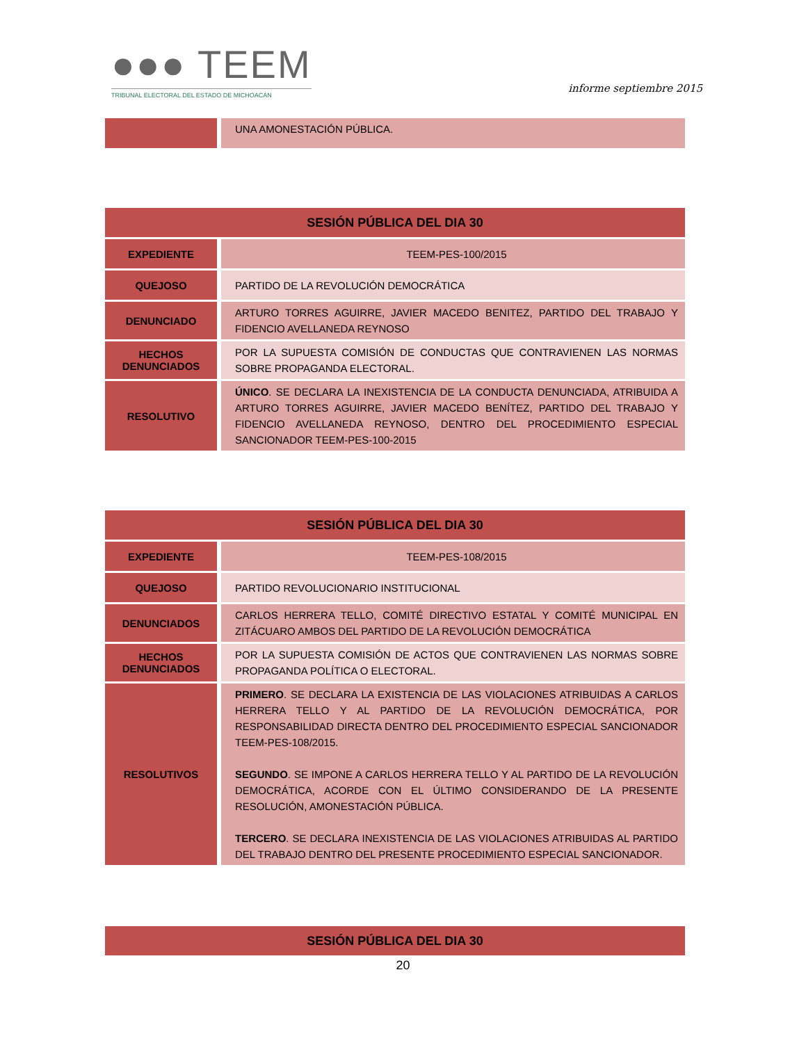●●● TEEM
TRIBUNAL ELECTORAL DEL ESTADO DE MICHOACÁN
informe septiembre 2015
| | UNA AMONESTACIÓN PÚBLICA. |
| SESIÓN PÚBLICA DEL DIA 30 | |
| --- | --- |
| EXPEDIENTE | TEEM-PES-100/2015 |
| QUEJOSO | PARTIDO DE LA REVOLUCIÓN DEMOCRÁTICA |
| DENUNCIADO | ARTURO TORRES AGUIRRE, JAVIER MACEDO BENITEZ, PARTIDO DEL TRABAJO Y FIDENCIO AVELLANEDA REYNOSO |
| HECHOS DENUNCIADOS | POR LA SUPUESTA COMISIÓN DE CONDUCTAS QUE CONTRAVIENEN LAS NORMAS SOBRE PROPAGANDA ELECTORAL. |
| RESOLUTIVO | ÚNICO . SE DECLARA LA INEXISTENCIA DE LA CONDUCTA DENUNCIADA, ATRIBUIDA A ARTURO TORRES AGUIRRE, JAVIER MACEDO BENÍTEZ, PARTIDO DEL TRABAJO Y FIDENCIO AVELLANEDA REYNOSO, DENTRO DEL PROCEDIMIENTO ESPECIAL SANCIONADOR TEEM-PES-100-2015 |
| SESIÓN PÚBLICA DEL DIA 30 | |
| --- | --- |
| EXPEDIENTE | TEEM-PES-108/2015 |
| QUEJOSO | PARTIDO REVOLUCIONARIO INSTITUCIONAL |
| DENUNCIADOS | CARLOS HERRERA TELLO, COMITÉ DIRECTIVO ESTATAL Y COMITÉ MUNICIPAL EN ZITÁCUARO AMBOS DEL PARTIDO DE LA REVOLUCIÓN DEMOCRÁTICA |
| HECHOS DENUNCIADOS | POR LA SUPUESTA COMISIÓN DE ACTOS QUE CONTRAVIENEN LAS NORMAS SOBRE PROPAGANDA POLÍTICA O ELECTORAL. |
| RESOLUTIVOS | PRIMERO . SE DECLARA LA EXISTENCIA DE LAS VIOLACIONES ATRIBUIDAS A CARLOS HERRERA TELLO Y AL PARTIDO DE LA REVOLUCIÓN DEMOCRÁTICA, POR RESPONSABILIDAD DIRECTA DENTRO DEL PROCEDIMIENTO ESPECIAL SANCIONADOR TEEM-PES-108/2015. SEGUNDO . SE IMPONE A CARLOS HERRERA TELLO Y AL PARTIDO DE LA REVOLUCIÓN DEMOCRÁTICA, ACORDE CON EL ÚLTIMO CONSIDERANDO DE LA PRESENTE RESOLUCIÓN, AMONESTACIÓN PÚBLICA. TERCERO . SE DECLARA INEXISTENCIA DE LAS VIOLACIONES ATRIBUIDAS AL PARTIDO DEL TRABAJO DENTRO DEL PRESENTE PROCEDIMIENTO ESPECIAL SANCIONADOR. |
| SESIÓN PÚBLICA DEL DIA 30 |
| --- |
20